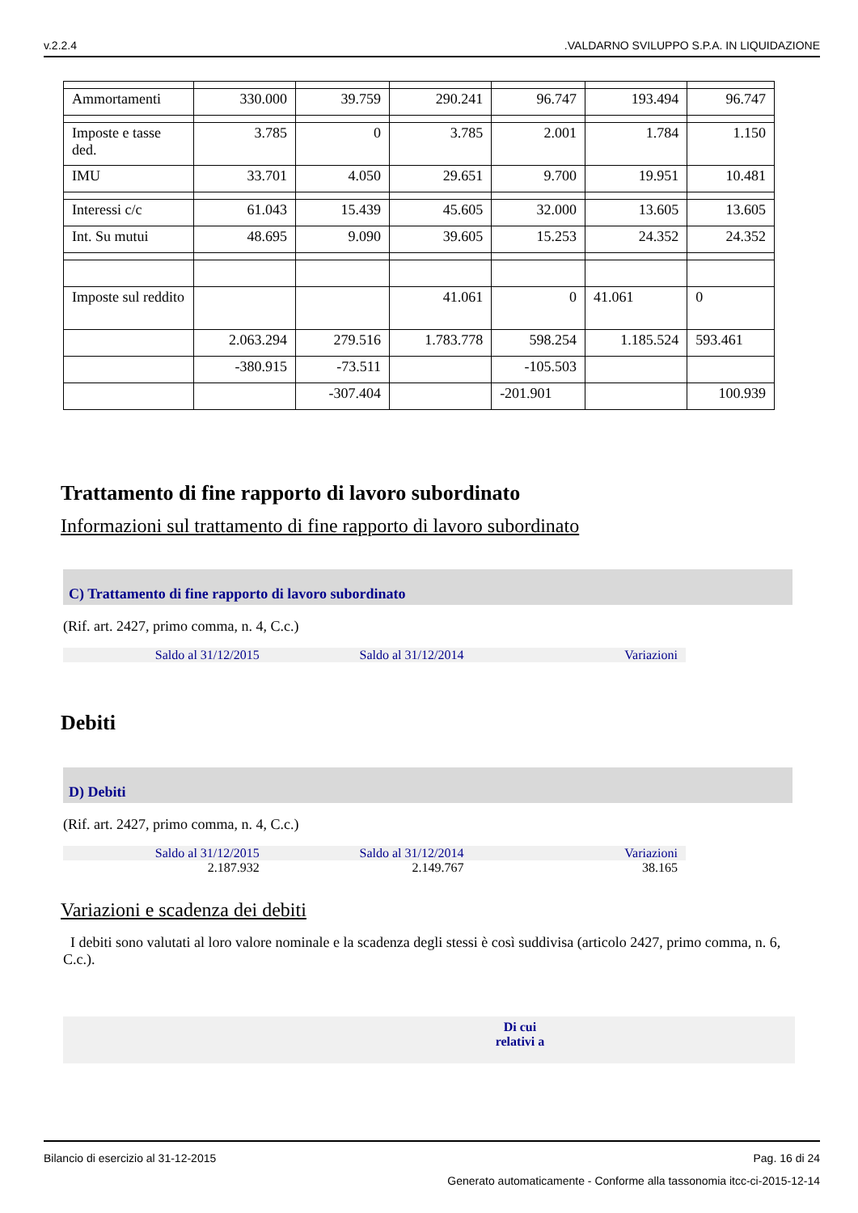v.2.2.4.VALDARNO SVILUPPO S.P.A. IN LIQUIDAZIONE
| Ammortamenti | 330.000 | 39.759 | 290.241 | 96.747 | 193.494 | 96.747 |
| Imposte e tasse ded. | 3.785 | 0 | 3.785 | 2.001 | 1.784 | 1.150 |
| IMU | 33.701 | 4.050 | 29.651 | 9.700 | 19.951 | 10.481 |
| Interessi c/c | 61.043 | 15.439 | 45.605 | 32.000 | 13.605 | 13.605 |
| Int. Su mutui | 48.695 | 9.090 | 39.605 | 15.253 | 24.352 | 24.352 |
| Imposte sul reddito | | | 41.061 | 0 | 41.061 | 0 |
| | 2.063.294 | 279.516 | 1.783.778 | 598.254 | 1.185.524 | 593.461 |
| | -380.915 | -73.511 | | -105.503 | | |
| | | -307.404 | | -201.901 | | 100.939 |
Trattamento di fine rapporto di lavoro subordinato
Informazioni sul trattamento di fine rapporto di lavoro subordinato
C) Trattamento di fine rapporto di lavoro subordinato
(Rif. art. 2427, primo comma, n. 4, C.c.)
Saldo al 31/12/2015 Saldo al 31/12/2014 Variazioni
Debiti
D) Debiti
(Rif. art. 2427, primo comma, n. 4, C.c.)
Saldo al 31/12/2015 Saldo al 31/12/2014 Variazioni
2.187.932 2.149.767 38.165
Variazioni e scadenza dei debiti
I debiti sono valutati al loro valore nominale e la scadenza degli stessi è così suddivisa (articolo 2427, primo comma, n. 6, C.c.).
Di cui
relativi a
Bilancio di esercizio al 31-12-2015 Pag. 16 di 24
Generato automaticamente - Conforme alla tassonomia itcc-ci-2015-12-14